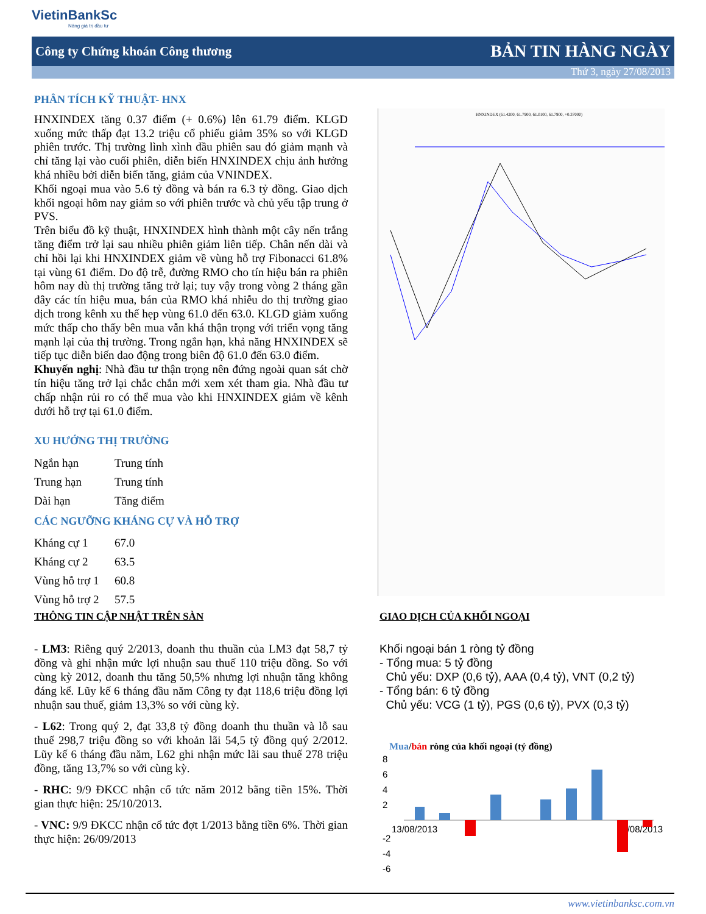VietinBankSc
Nâng giá trị đầu tư
Công ty Chứng khoán Công thương BẢN TIN HÀNG NGÀY
Thứ 3, ngày 27/08/2013
PHÂN TÍCH KỸ THUẬT- HNX
HNXINDEX tăng 0.37 điểm (+ 0.6%) lên 61.79 điểm. KLGD xuống mức thấp đạt 13.2 triệu cổ phiếu giảm 35% so với KLGD phiên trước. Thị trường lình xình đầu phiên sau đó giảm mạnh và chỉ tăng lại vào cuối phiên, diễn biến HNXINDEX chịu ảnh hưởng khá nhiều bởi diễn biến tăng, giảm của VNINDEX.
Khối ngoại mua vào 5.6 tỷ đồng và bán ra 6.3 tỷ đồng. Giao dịch khối ngoại hôm nay giảm so với phiên trước và chủ yếu tập trung ở PVS.
Trên biểu đồ kỹ thuật, HNXINDEX hình thành một cây nến trắng tăng điểm trở lại sau nhiều phiên giảm liên tiếp. Chân nến dài và chỉ hồi lại khi HNXINDEX giảm về vùng hỗ trợ Fibonacci 61.8% tại vùng 61 điểm. Do độ trễ, đường RMO cho tín hiệu bán ra phiên hôm nay dù thị trường tăng trở lại; tuy vậy trong vòng 2 tháng gần đây các tín hiệu mua, bán của RMO khá nhiễu do thị trường giao dịch trong kênh xu thế hẹp vùng 61.0 đến 63.0. KLGD giảm xuống mức thấp cho thấy bên mua vẫn khá thận trọng với triển vọng tăng mạnh lại của thị trường. Trong ngắn hạn, khả năng HNXINDEX sẽ tiếp tục diễn biến dao động trong biên độ 61.0 đến 63.0 điểm.
Khuyến nghị: Nhà đầu tư thận trọng nên đứng ngoài quan sát chờ tín hiệu tăng trở lại chắc chắn mới xem xét tham gia. Nhà đầu tư chấp nhận rủi ro có thể mua vào khi HNXINDEX giảm về kênh dưới hỗ trợ tại 61.0 điểm.
XU HƯỚNG THỊ TRƯỜNG
| Ngắn hạn | Trung tính |
| Trung hạn | Trung tính |
| Dài hạn | Tăng điểm |
CÁC NGƯỠNG KHÁNG CỰ VÀ HỖ TRỢ
| Kháng cự 1 | 67.0 |
| Kháng cự 2 | 63.5 |
| Vùng hỗ trợ 1 | 60.8 |
| Vùng hỗ trợ 2 | 57.5 |
HNXINDEX (61.4200, 61.7900, 61.0100, 61.7900, +0.37000)
THÔNG TIN CẬP NHẬT TRÊN SÀN
- LM3: Riêng quý 2/2013, doanh thu thuần của LM3 đạt 58,7 tỷ đồng và ghi nhận mức lợi nhuận sau thuế 110 triệu đồng. So với cùng kỳ 2012, doanh thu tăng 50,5% nhưng lợi nhuận tăng không đáng kể. Lũy kế 6 tháng đầu năm Công ty đạt 118,6 triệu đồng lợi nhuận sau thuế, giảm 13,3% so với cùng kỳ.
- L62: Trong quý 2, đạt 33,8 tỷ đồng doanh thu thuần và lỗ sau thuế 298,7 triệu đồng so với khoản lãi 54,5 tỷ đồng quý 2/2012. Lũy kế 6 tháng đầu năm, L62 ghi nhận mức lãi sau thuế 278 triệu đồng, tăng 13,7% so với cùng kỳ.
- RHC: 9/9 ĐKCC nhận cổ tức năm 2012 bằng tiền 15%. Thời gian thực hiện: 25/10/2013.
- VNC: 9/9 ĐKCC nhận cổ tức đợt 1/2013 bằng tiền 6%. Thời gian thực hiện: 26/09/2013
GIAO DỊCH CỦA KHỐI NGOẠI
Khối ngoại bán 1 ròng tỷ đồng
- Tổng mua: 5 tỷ đồng
Chủ yếu: DXP (0,6 tỷ), AAA (0,4 tỷ), VNT (0,2 tỷ)
- Tổng bán: 6 tỷ đồng
Chủ yếu: VCG (1 tỷ), PGS (0,6 tỷ), PVX (0,3 tỷ)
Mua/bán ròng của khối ngoại (tỷ đồng)
8
6
4
2
-2
-4
-6
13/08/2013
26/08/2013
www.vietinbanksc.com.vn